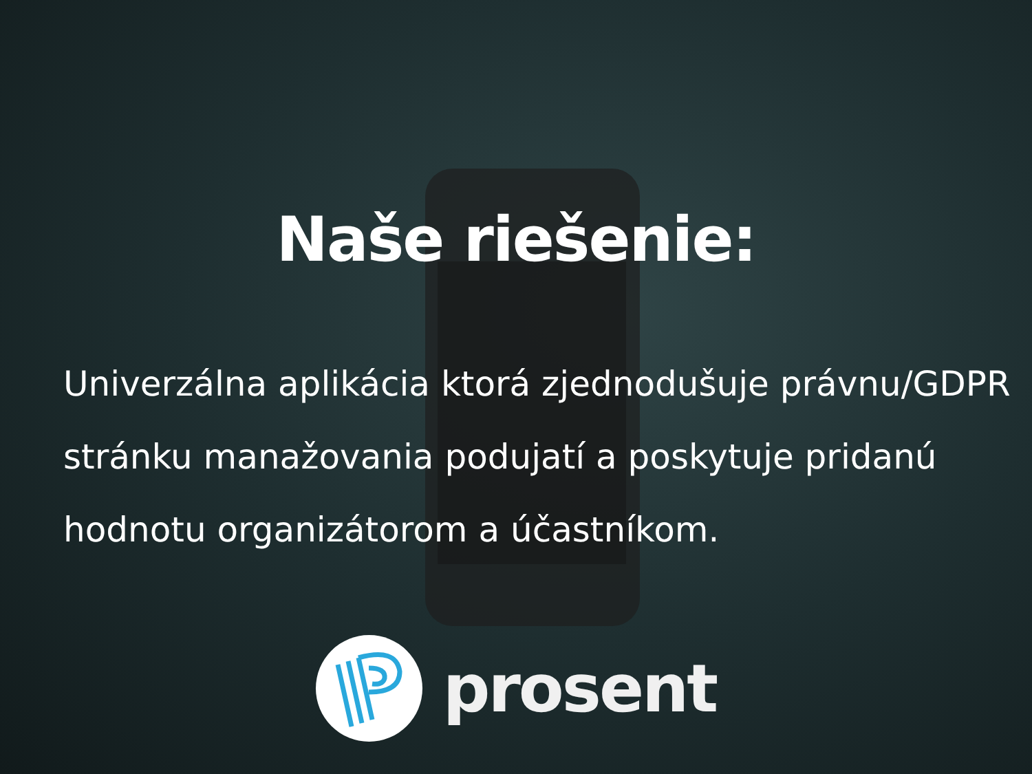Naše riešenie:
Univerzálna aplikácia ktorá zjednodušuje právnu/GDPR stránku manažovania podujatí a poskytuje pridanú hodnotu organizátorom a účastníkom.
prosent